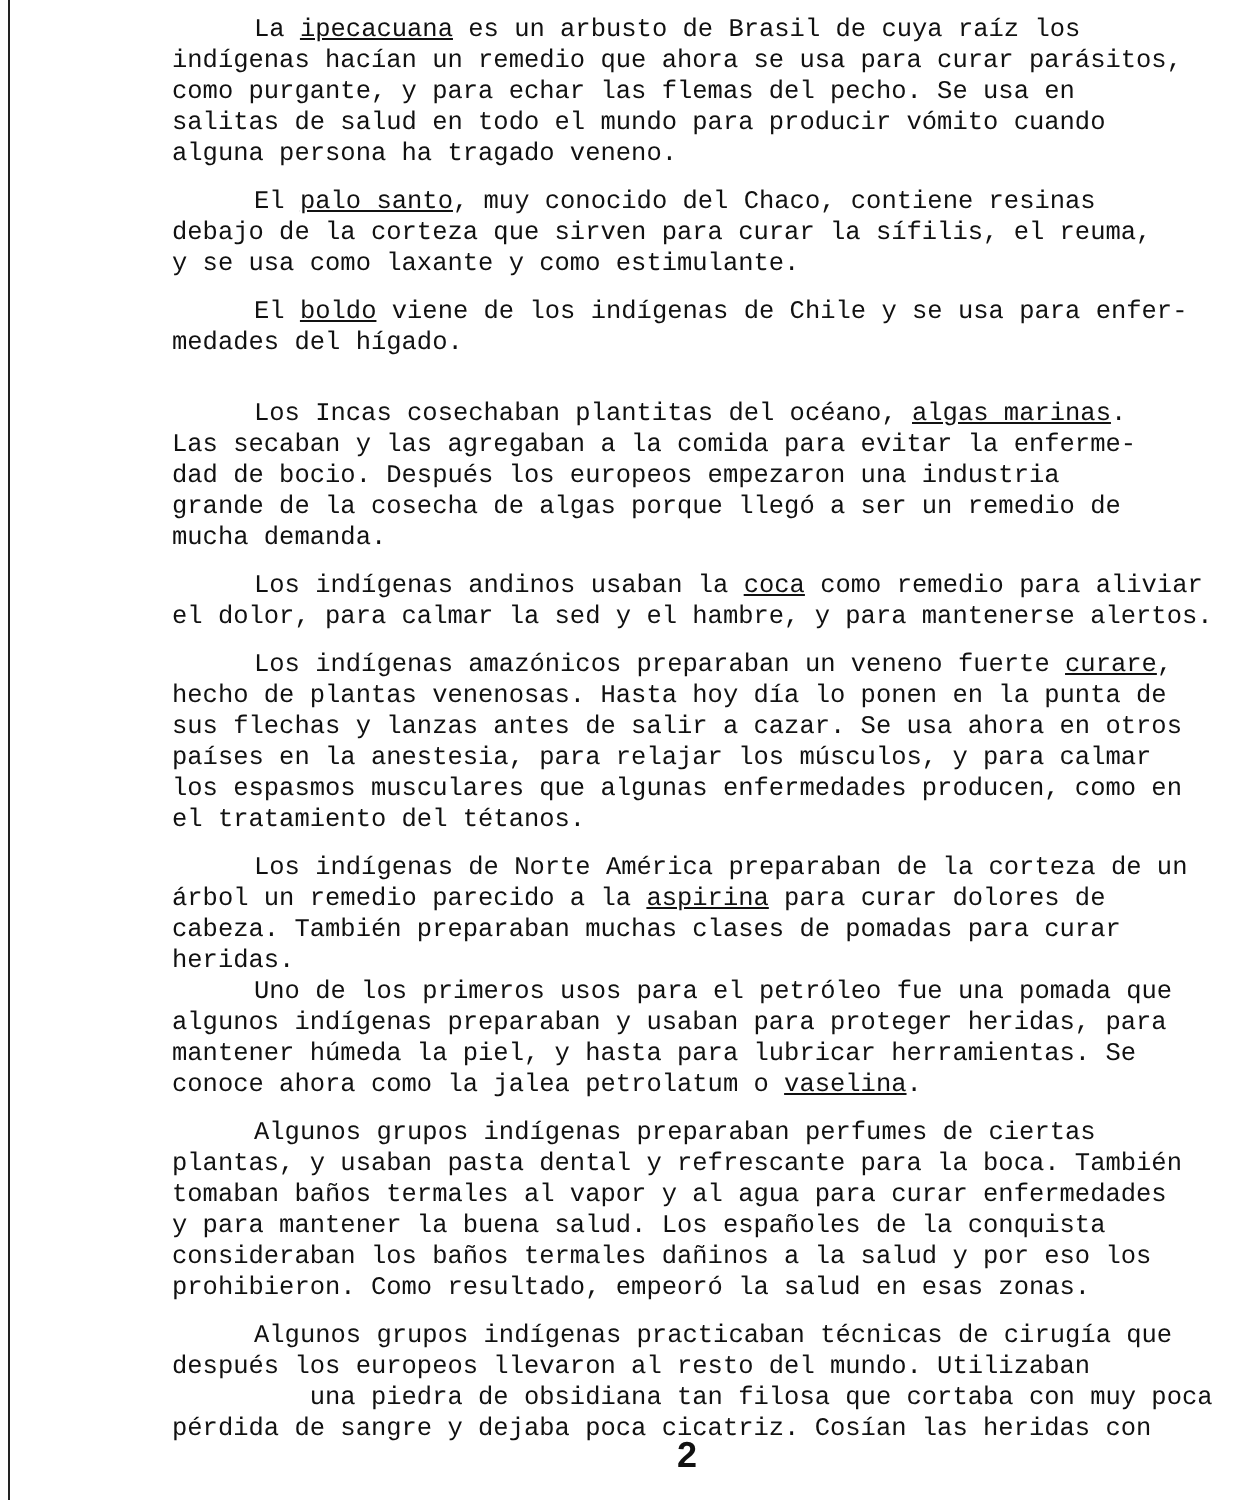La ipecacuana es un arbusto de Brasil de cuya raíz los
indígenas hacían un remedio que ahora se usa para curar parásitos,
como purgante, y para echar las flemas del pecho. Se usa en
salitas de salud en todo el mundo para producir vómito cuando
alguna persona ha tragado veneno.
El palo santo, muy conocido del Chaco, contiene resinas
debajo de la corteza que sirven para curar la sífilis, el reuma,
y se usa como laxante y como estimulante.
El boldo viene de los indígenas de Chile y se usa para enfer-
medades del hígado.
Los Incas cosechaban plantitas del océano, algas marinas.
Las secaban y las agregaban a la comida para evitar la enferme-
dad de bocio. Después los europeos empezaron una industria
grande de la cosecha de algas porque llegó a ser un remedio de
mucha demanda.
Los indígenas andinos usaban la coca como remedio para aliviar
el dolor, para calmar la sed y el hambre, y para mantenerse alertos.
Los indígenas amazónicos preparaban un veneno fuerte curare,
hecho de plantas venenosas. Hasta hoy día lo ponen en la punta de
sus flechas y lanzas antes de salir a cazar. Se usa ahora en otros
países en la anestesia, para relajar los músculos, y para calmar
los espasmos musculares que algunas enfermedades producen, como en
el tratamiento del tétanos.
Los indígenas de Norte América preparaban de la corteza de un
árbol un remedio parecido a la aspirina para curar dolores de
cabeza. También preparaban muchas clases de pomadas para curar
heridas.
Uno de los primeros usos para el petróleo fue una pomada que
algunos indígenas preparaban y usaban para proteger heridas, para
mantener húmeda la piel, y hasta para lubricar herramientas. Se
conoce ahora como la jalea petrolatum o vaselina.
Algunos grupos indígenas preparaban perfumes de ciertas
plantas, y usaban pasta dental y refrescante para la boca. También
tomaban baños termales al vapor y al agua para curar enfermedades
y para mantener la buena salud. Los españoles de la conquista
consideraban los baños termales dañinos a la salud y por eso los
prohibieron. Como resultado, empeoró la salud en esas zonas.
Algunos grupos indígenas practicaban técnicas de cirugía que
después los europeos llevaron al resto del mundo. Utilizaban
una piedra de obsidiana tan filosa que cortaba con muy poca
pérdida de sangre y dejaba poca cicatriz. Cosían las heridas con
2